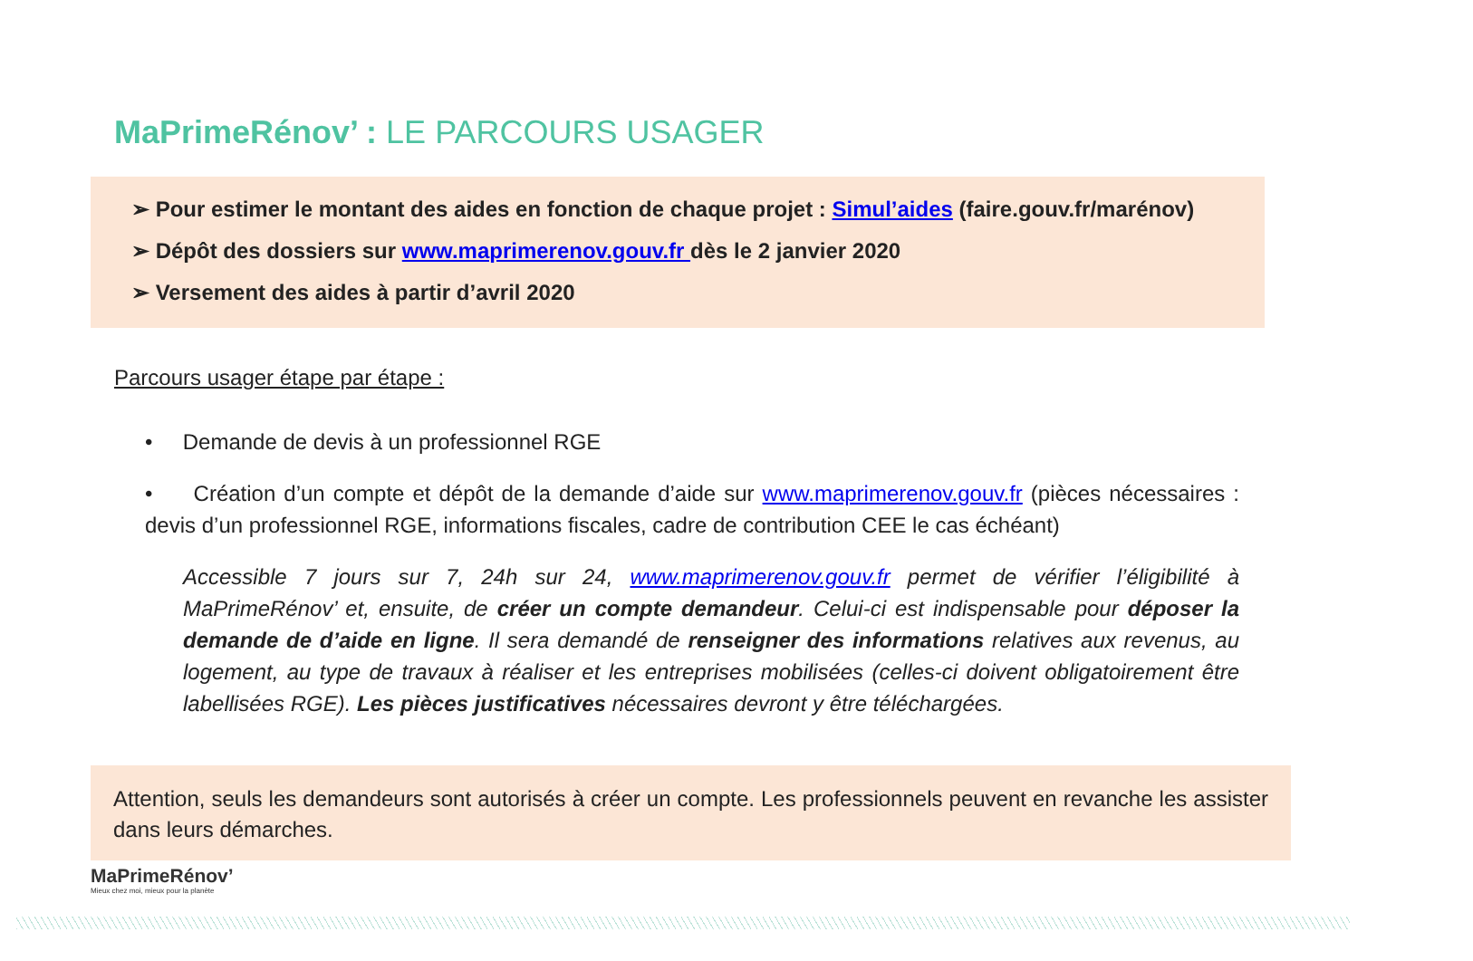MaPrimeRénov’ : LE PARCOURS USAGER
➢ Pour estimer le montant des aides en fonction de chaque projet : Simul’aides (faire.gouv.fr/marénov)
➢ Dépôt des dossiers sur www.maprimerenov.gouv.fr dès le 2 janvier 2020
➢ Versement des aides à partir d’avril 2020
Parcours usager étape par étape :
• Demande de devis à un professionnel RGE
• Création d’un compte et dépôt de la demande d’aide sur www.maprimerenov.gouv.fr (pièces nécessaires : devis d’un professionnel RGE, informations fiscales, cadre de contribution CEE le cas échéant)
Accessible 7 jours sur 7, 24h sur 24, www.maprimerenov.gouv.fr permet de vérifier l’éligibilité à MaPrimeRénov’ et, ensuite, de créer un compte demandeur. Celui-ci est indispensable pour déposer la demande de d’aide en ligne. Il sera demandé de renseigner des informations relatives aux revenus, au logement, au type de travaux à réaliser et les entreprises mobilisées (celles-ci doivent obligatoirement être labellisées RGE). Les pièces justificatives nécessaires devront y être téléchargées.
Attention, seuls les demandeurs sont autorisés à créer un compte. Les professionnels peuvent en revanche les assister dans leurs démarches.
MaPrimeRénov’
Mieux chez moi, mieux pour la planète